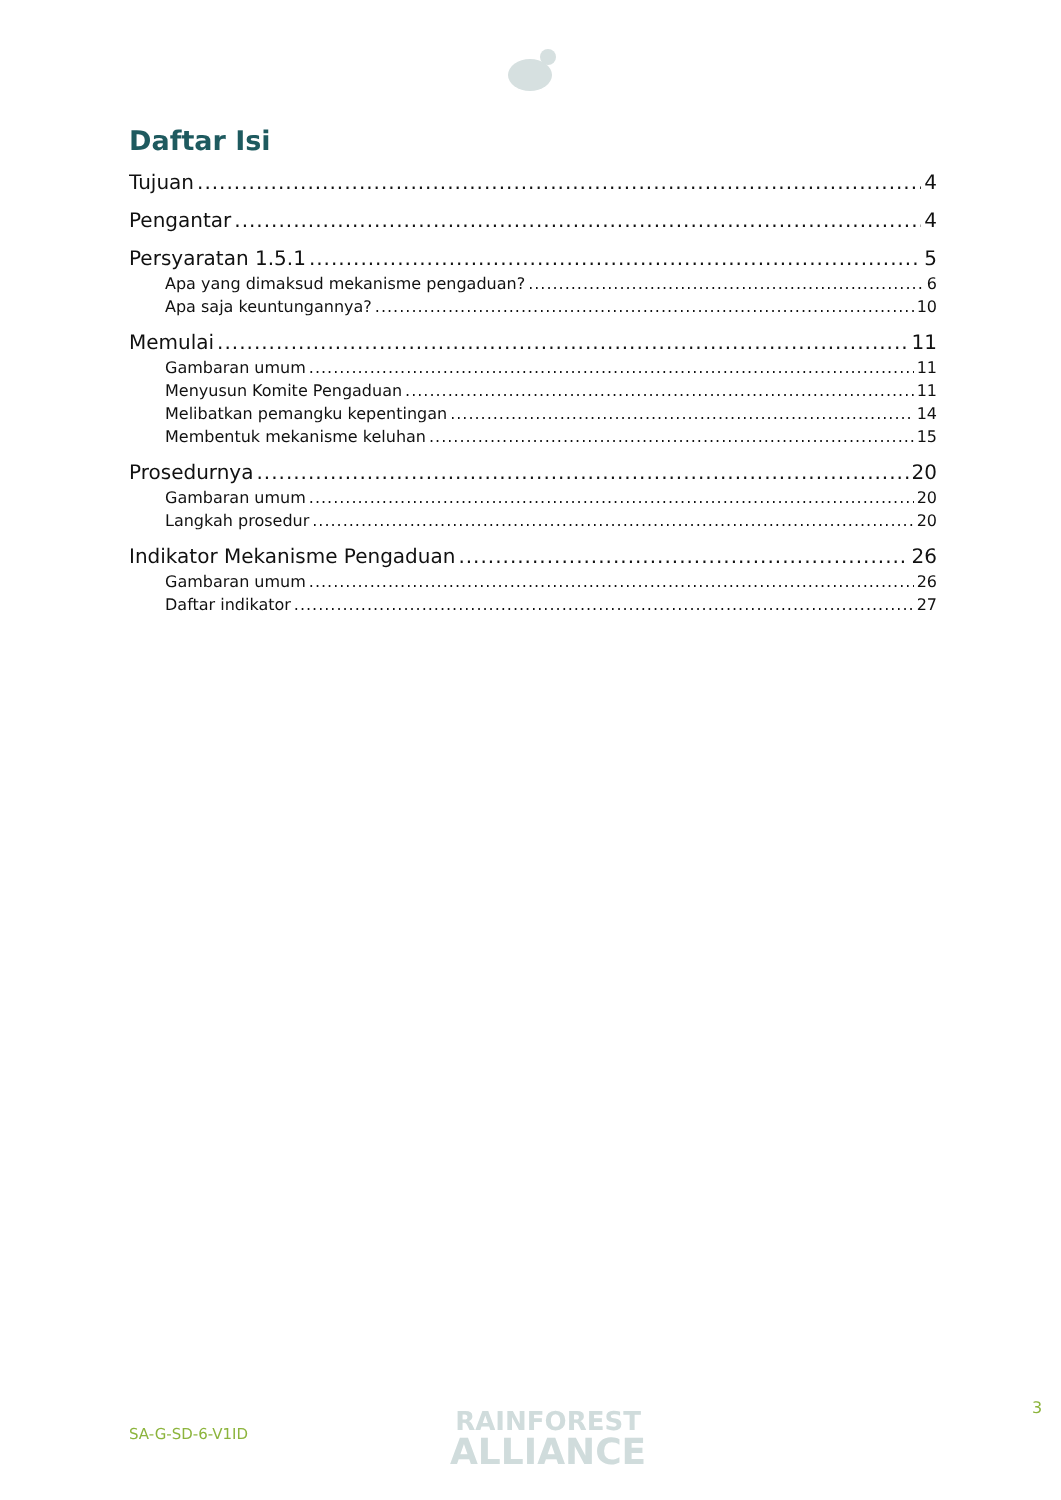Daftar Isi
Tujuan 4
Pengantar 4
Persyaratan 1.5.1 5
Apa yang dimaksud mekanisme pengaduan? 6
Apa saja keuntungannya? 10
Memulai 11
Gambaran umum 11
Menyusun Komite Pengaduan 11
Melibatkan pemangku kepentingan 14
Membentuk mekanisme keluhan 15
Prosedurnya 20
Gambaran umum 20
Langkah prosedur 20
Indikator Mekanisme Pengaduan 26
Gambaran umum 26
Daftar indikator 27
SA-G-SD-6-V1ID
RAINFOREST
ALLIANCE
3